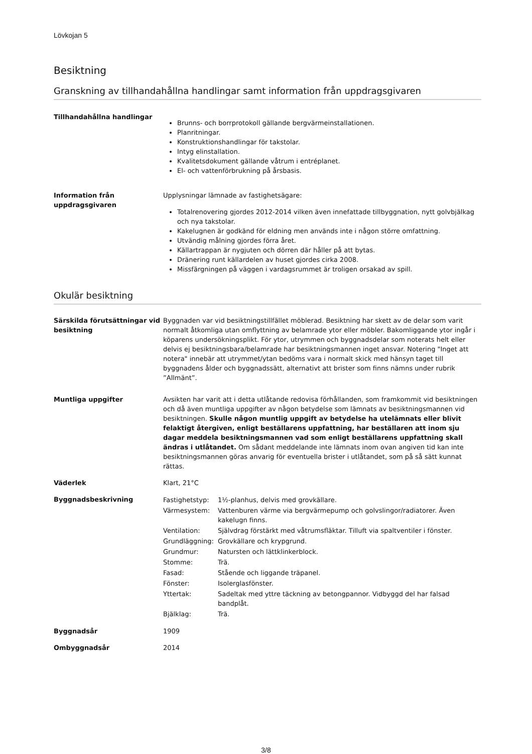Lövkojan 5
Besiktning
Granskning av tillhandahållna handlingar samt information från uppdragsgivaren
Tillhandahållna handlingar
Brunns- och borrprotokoll gällande bergvärmeinstallationen.
Planritningar.
Konstruktionshandlingar för takstolar.
Intyg elinstallation.
Kvalitetsdokument gällande våtrum i entréplanet.
El- och vattenförbrukning på årsbasis.
Information från uppdragsgivaren
Upplysningar lämnade av fastighetsägare:
Totalrenovering gjordes 2012-2014 vilken även innefattade tillbyggnation, nytt golvbjälkag och nya takstolar.
Kakelugnen är godkänd för eldning men används inte i någon större omfattning.
Utvändig målning gjordes förra året.
Källartrappan är nygjuten och dörren där håller på att bytas.
Dränering runt källardelen av huset gjordes cirka 2008.
Missfärgningen på väggen i vardagsrummet är troligen orsakad av spill.
Okulär besiktning
Särskilda förutsättningar vid besiktning
Byggnaden var vid besiktningstillfället möblerad. Besiktning har skett av de delar som varit normalt åtkomliga utan omflyttning av belamrade ytor eller möbler. Bakomliggande ytor ingår i köparens undersökningsplikt. För ytor, utrymmen och byggnadsdelar som noterats helt eller delvis ej besiktningsbara/belamrade har besiktningsmannen inget ansvar. Notering "Inget att notera" innebär att utrymmet/ytan bedöms vara i normalt skick med hänsyn taget till byggnadens ålder och byggnadssätt, alternativt att brister som finns nämns under rubrik ”Allmänt”.
Muntliga uppgifter Avsikten har varit att i detta utlåtande redovisa förhållanden, som framkommit vid besiktningen och då även muntliga uppgifter av någon betydelse som lämnats av besiktningsmannen vid besiktningen. Skulle någon muntlig uppgift av betydelse ha utelämnats eller blivit felaktigt återgiven, enligt beställarens uppfattning, har beställaren att inom sju dagar meddela besiktningsmannen vad som enligt beställarens uppfattning skall ändras i utlåtandet. Om sådant meddelande inte lämnats inom ovan angiven tid kan inte besiktningsmannen göras anvarig för eventuella brister i utlåtandet, som på så sätt kunnat rättas.
Väderlek Klart, 21°C
Byggnadsbeskrivning
| Fastighetstyp: | 1½-planhus, delvis med grovkällare. |
| Värmesystem: | Vattenburen värme via bergvärmepump och golvslingor/radiatorer. Även kakelugn finns. |
| Ventilation: | Självdrag förstärkt med våtrumsfläktar. Tilluft via spaltventiler i fönster. |
| Grundläggning: | Grovkällare och krypgrund. |
| Grundmur: | Natursten och lättklinkerblock. |
| Stomme: | Trä. |
| Fasad: | Stående och liggande träpanel. |
| Fönster: | Isolerglasfönster. |
| Yttertak: | Sadeltak med yttre täckning av betongpannor. Vidbyggd del har falsad bandplåt. |
| Bjälklag: | Trä. |
Byggnadsår 1909
Ombyggnadsår 2014
3/8